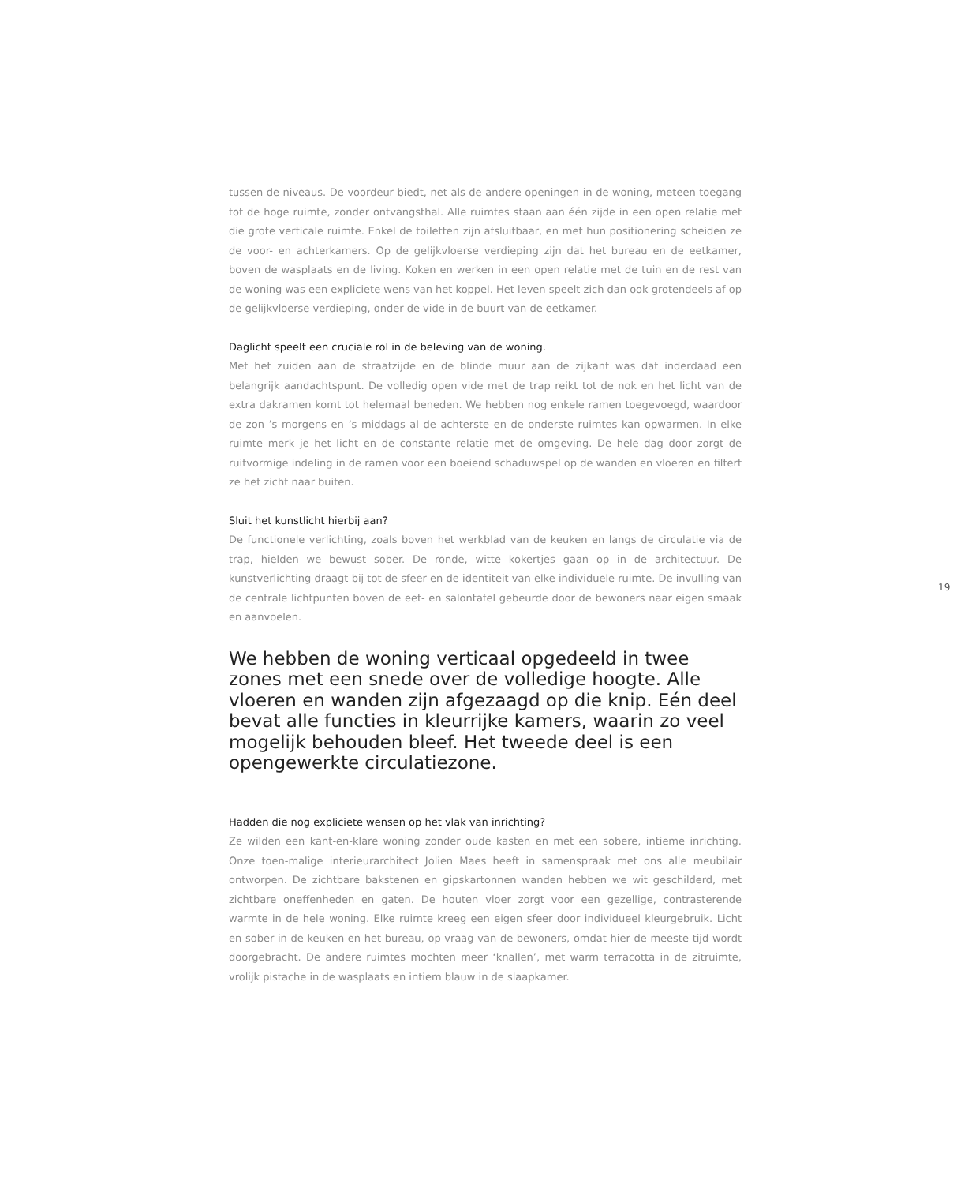tussen de niveaus. De voordeur biedt, net als de andere openingen in de woning, meteen toegang tot de hoge ruimte, zonder ontvangsthal. Alle ruimtes staan aan één zijde in een open relatie met die grote verticale ruimte. Enkel de toiletten zijn afsluitbaar, en met hun positionering scheiden ze de voor- en achterkamers. Op de gelijkvloerse verdieping zijn dat het bureau en de eetkamer, boven de wasplaats en de living. Koken en werken in een open relatie met de tuin en de rest van de woning was een expliciete wens van het koppel. Het leven speelt zich dan ook grotendeels af op de gelijkvloerse verdieping, onder de vide in de buurt van de eetkamer.
Daglicht speelt een cruciale rol in de beleving van de woning.
Met het zuiden aan de straatzijde en de blinde muur aan de zijkant was dat inderdaad een belangrijk aandachtspunt. De volledig open vide met de trap reikt tot de nok en het licht van de extra dakramen komt tot helemaal beneden. We hebben nog enkele ramen toegevoegd, waardoor de zon ’s morgens en ’s middags al de achterste en de onderste ruimtes kan opwarmen. In elke ruimte merk je het licht en de constante relatie met de omgeving. De hele dag door zorgt de ruitvormige indeling in de ramen voor een boeiend schaduwspel op de wanden en vloeren en filtert ze het zicht naar buiten.
Sluit het kunstlicht hierbij aan?
De functionele verlichting, zoals boven het werkblad van de keuken en langs de circulatie via de trap, hielden we bewust sober. De ronde, witte kokertjes gaan op in de architectuur. De kunstverlichting draagt bij tot de sfeer en de identiteit van elke individuele ruimte. De invulling van de centrale lichtpunten boven de eet- en salontafel gebeurde door de bewoners naar eigen smaak en aanvoelen.
We hebben de woning verticaal opgedeeld in twee zones met een snede over de volledige hoogte. Alle vloeren en wanden zijn afgezaagd op die knip. Eén deel bevat alle functies in kleurrijke kamers, waarin zo veel mogelijk behouden bleef. Het tweede deel is een opengewerkte circulatiezone.
Hadden die nog expliciete wensen op het vlak van inrichting?
Ze wilden een kant-en-klare woning zonder oude kasten en met een sobere, intieme inrichting. Onze toen-malige interieurarchitect Jolien Maes heeft in samenspraak met ons alle meubilair ontworpen. De zichtbare bakstenen en gipskartonnen wanden hebben we wit geschilderd, met zichtbare oneffenheden en gaten. De houten vloer zorgt voor een gezellige, contrasterende warmte in de hele woning. Elke ruimte kreeg een eigen sfeer door individueel kleurgebruik. Licht en sober in de keuken en het bureau, op vraag van de bewoners, omdat hier de meeste tijd wordt doorgebracht. De andere ruimtes mochten meer ‘knallen’, met warm terracotta in de zitruimte, vrolijk pistache in de wasplaats en intiem blauw in de slaapkamer.
19